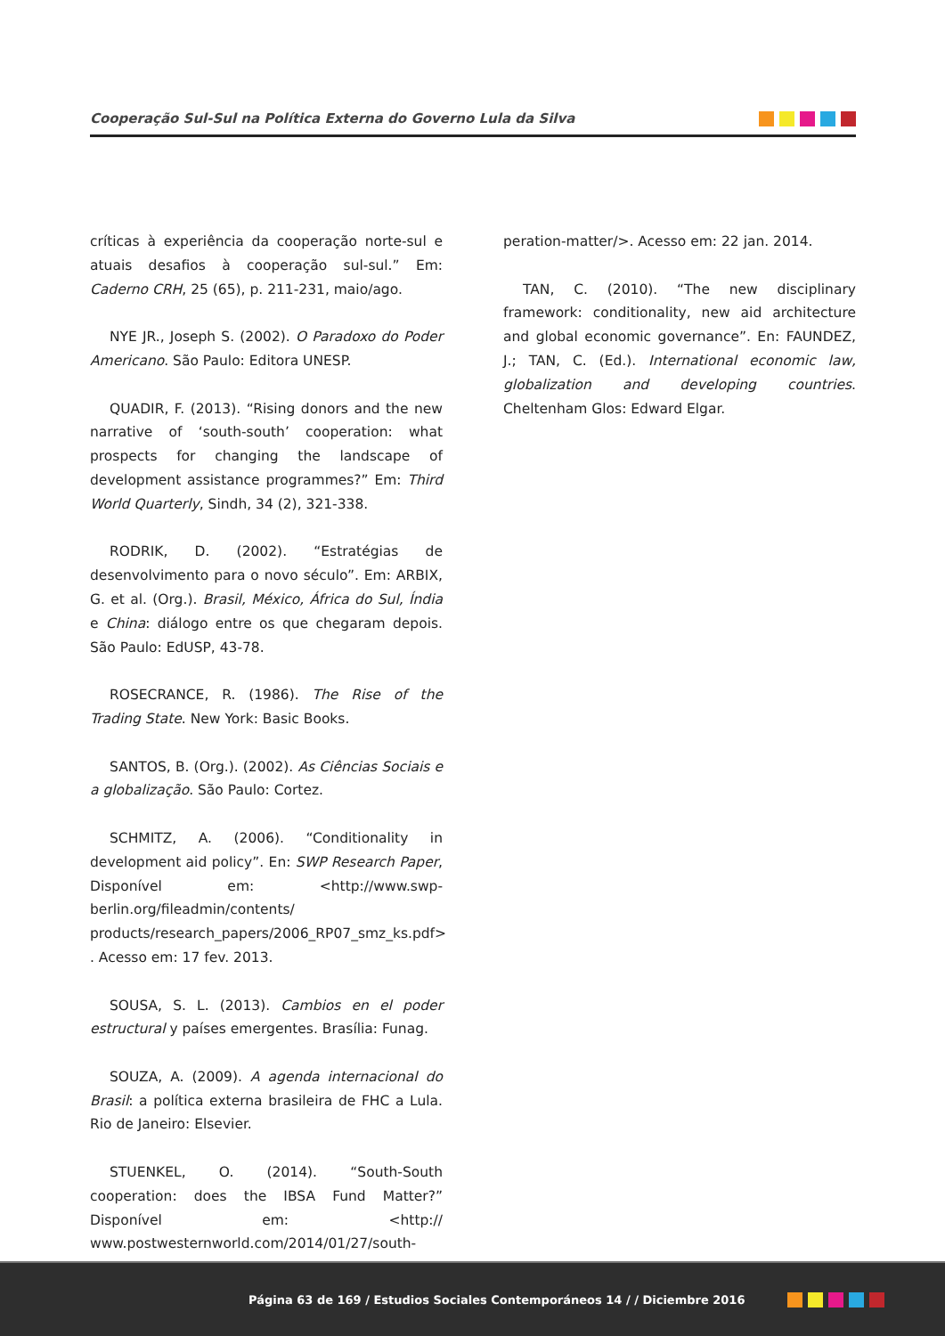Cooperação Sul-Sul na Política Externa do Governo Lula da Silva
críticas à experiência da cooperação norte-sul e atuais desafios à cooperação sul-sul.” Em: Caderno CRH, 25 (65), p. 211-231, maio/ago.
NYE JR., Joseph S. (2002). O Paradoxo do Poder Americano. São Paulo: Editora UNESP.
QUADIR, F. (2013). “Rising donors and the new narrative of ‘south-south’ cooperation: what prospects for changing the landscape of development assistance programmes?” Em: Third World Quarterly, Sindh, 34 (2), 321-338.
RODRIK, D. (2002). “Estratégias de desenvolvimento para o novo século”. Em: ARBIX, G. et al. (Org.). Brasil, México, África do Sul, Índia e China: diálogo entre os que chegaram depois. São Paulo: EdUSP, 43-78.
ROSECRANCE, R. (1986). The Rise of the Trading State. New York: Basic Books.
SANTOS, B. (Org.). (2002). As Ciências Sociais e a globalização. São Paulo: Cortez.
SCHMITZ, A. (2006). “Conditionality in development aid policy”. En: SWP Research Paper, Disponível em: <http://www.swp-berlin.org/fileadmin/contents/ products/research_papers/2006_RP07_smz_ks.pdf> . Acesso em: 17 fev. 2013.
SOUSA, S. L. (2013). Cambios en el poder estructural y países emergentes. Brasília: Funag.
SOUZA, A. (2009). A agenda internacional do Brasil: a política externa brasileira de FHC a Lula. Rio de Janeiro: Elsevier.
STUENKEL, O. (2014). “South-South cooperation: does the IBSA Fund Matter?” Disponível em: <http:// www.postwesternworld.com/2014/01/27/south-coo-
peration-matter/>. Acesso em: 22 jan. 2014.
TAN, C. (2010). “The new disciplinary framework: conditionality, new aid architecture and global economic governance”. En: FAUNDEZ, J.; TAN, C. (Ed.). International economic law, globalization and developing countries. Cheltenham Glos: Edward Elgar.
Página 63 de 169 / Estudios Sociales Contemporáneos 14 / / Diciembre 2016